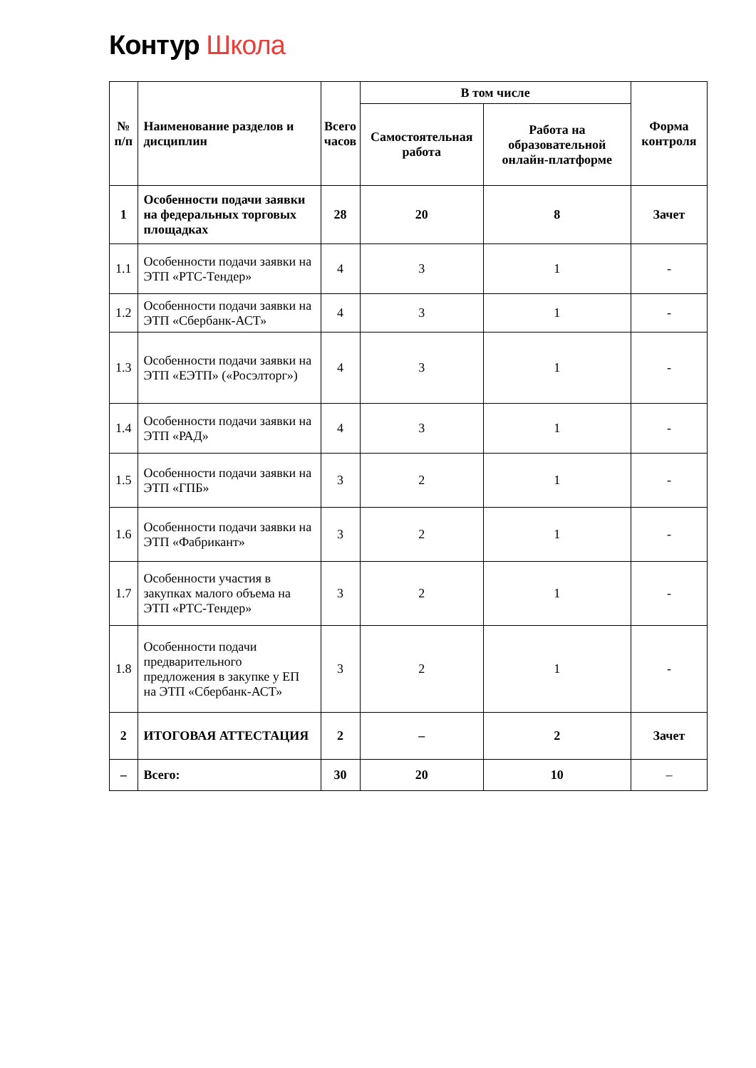Контур Школа
| № п/п | Наименование разделов и дисциплин | Всего часов | В том числе | | Форма контроля |
| --- | --- | --- | --- | --- | --- |
| | | | Самостоятельная работа | Работа на образовательной онлайн-платформе | |
| 1 | Особенности подачи заявки на федеральных торговых площадках | 28 | 20 | 8 | Зачет |
| 1.1 | Особенности подачи заявки на ЭТП «РТС-Тендер» | 4 | 3 | 1 | - |
| 1.2 | Особенности подачи заявки на ЭТП «Сбербанк-АСТ» | 4 | 3 | 1 | - |
| 1.3 | Особенности подачи заявки на ЭТП «ЕЭТП» («Росэлторг») | 4 | 3 | 1 | - |
| 1.4 | Особенности подачи заявки на ЭТП «РАД» | 4 | 3 | 1 | - |
| 1.5 | Особенности подачи заявки на ЭТП «ГПБ» | 3 | 2 | 1 | - |
| 1.6 | Особенности подачи заявки на ЭТП «Фабрикант» | 3 | 2 | 1 | - |
| 1.7 | Особенности участия в закупках малого объема на ЭТП «РТС-Тендер» | 3 | 2 | 1 | - |
| 1.8 | Особенности подачи предварительного предложения в закупке у ЕП на ЭТП «Сбербанк-АСТ» | 3 | 2 | 1 | - |
| 2 | ИТОГОВАЯ АТТЕСТАЦИЯ | 2 | – | 2 | Зачет |
| – | Всего: | 30 | 20 | 10 | – |